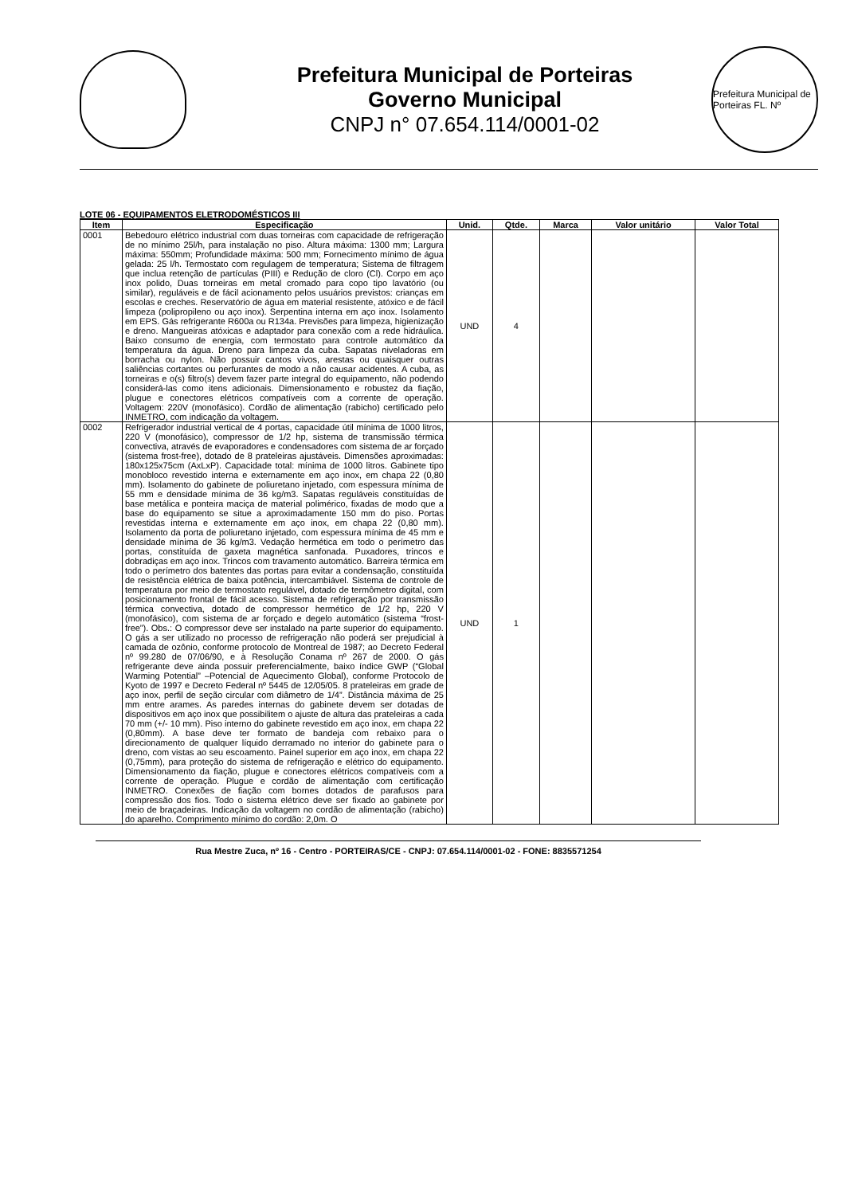Prefeitura Municipal de Porteiras
Governo Municipal
CNPJ n° 07.654.114/0001-02
Prefeitura Municipal de Porteiras FL. Nº
LOTE 06 - EQUIPAMENTOS ELETRODOMÉSTICOS III
| Item | Especificação | Unid. | Qtde. | Marca | Valor unitário | Valor Total |
| --- | --- | --- | --- | --- | --- | --- |
| 0001 | Bebedouro elétrico industrial com duas torneiras com capacidade de refrigeração de no mínimo 25l/h, para instalação no piso. Altura máxima: 1300 mm; Largura máxima: 550mm; Profundidade máxima: 500 mm; Fornecimento mínimo de água gelada: 25 l/h. Termostato com regulagem de temperatura; Sistema de filtragem que inclua retenção de partículas (PIII) e Redução de cloro (Cl). Corpo em aço inox polido, Duas torneiras em metal cromado para copo tipo lavatório (ou similar), reguláveis e de fácil acionamento pelos usuários previstos: crianças em escolas e creches. Reservatório de água em material resistente, atóxico e de fácil limpeza (polipropileno ou aço inox). Serpentina interna em aço inox. Isolamento em EPS. Gás refrigerante R600a ou R134a. Previsões para limpeza, higienização e dreno. Mangueiras atóxicas e adaptador para conexão com a rede hidráulica. Baixo consumo de energia, com termostato para controle automático da temperatura da água. Dreno para limpeza da cuba. Sapatas niveladoras em borracha ou nylon. Não possuir cantos vivos, arestas ou quaisquer outras saliências cortantes ou perfurantes de modo a não causar acidentes. A cuba, as torneiras e o(s) filtro(s) devem fazer parte integral do equipamento, não podendo considerá-las como itens adicionais. Dimensionamento e robustez da fiação, plugue e conectores elétricos compatíveis com a corrente de operação. Voltagem: 220V (monofásico). Cordão de alimentação (rabicho) certificado pelo INMETRO, com indicação da voltagem. | UND | 4 | | | |
| 0002 | Refrigerador industrial vertical de 4 portas, capacidade útil mínima de 1000 litros, 220 V (monofásico), compressor de 1/2 hp, sistema de transmissão térmica convectiva, através de evaporadores e condensadores com sistema de ar forçado (sistema frost-free), dotado de 8 prateleiras ajustáveis. Dimensões aproximadas: 180x125x75cm (AxLxP). Capacidade total: mínima de 1000 litros. Gabinete tipo monobloco revestido interna e externamente em aço inox, em chapa 22 (0,80 mm). Isolamento do gabinete de poliuretano injetado, com espessura mínima de 55 mm e densidade mínima de 36 kg/m3. Sapatas reguláveis constituídas de base metálica e ponteira maciça de material polimérico, fixadas de modo que a base do equipamento se situe a aproximadamente 150 mm do piso. Portas revestidas interna e externamente em aço inox, em chapa 22 (0,80 mm). Isolamento da porta de poliuretano injetado, com espessura mínima de 45 mm e densidade mínima de 36 kg/m3. Vedação hermética em todo o perímetro das portas, constituída de gaxeta magnética sanfonada. Puxadores, trincos e dobradiças em aço inox. Trincos com travamento automático. Barreira térmica em todo o perímetro dos batentes das portas para evitar a condensação, constituída de resistência elétrica de baixa potência, intercambiável. Sistema de controle de temperatura por meio de termostato regulável, dotado de termômetro digital, com posicionamento frontal de fácil acesso. Sistema de refrigeração por transmissão térmica convectiva, dotado de compressor hermético de 1/2 hp, 220 V (monofásico), com sistema de ar forçado e degelo automático (sistema “frost-free”). Obs.: O compressor deve ser instalado na parte superior do equipamento. O gás a ser utilizado no processo de refrigeração não poderá ser prejudicial à camada de ozônio, conforme protocolo de Montreal de 1987; ao Decreto Federal nº 99.280 de 07/06/90, e à Resolução Conama nº 267 de 2000. O gás refrigerante deve ainda possuir preferencialmente, baixo índice GWP (“Global Warming Potential” –Potencial de Aquecimento Global), conforme Protocolo de Kyoto de 1997 e Decreto Federal nº 5445 de 12/05/05. 8 prateleiras em grade de aço inox, perfil de seção circular com diâmetro de 1/4”. Distância máxima de 25 mm entre arames. As paredes internas do gabinete devem ser dotadas de dispositivos em aço inox que possibilitem o ajuste de altura das prateleiras a cada 70 mm (+/- 10 mm). Piso interno do gabinete revestido em aço inox, em chapa 22 (0,80mm). A base deve ter formato de bandeja com rebaixo para o direcionamento de qualquer líquido derramado no interior do gabinete para o dreno, com vistas ao seu escoamento. Painel superior em aço inox, em chapa 22 (0,75mm), para proteção do sistema de refrigeração e elétrico do equipamento. Dimensionamento da fiação, plugue e conectores elétricos compatíveis com a corrente de operação. Plugue e cordão de alimentação com certificação INMETRO. Conexões de fiação com bornes dotados de parafusos para compressão dos fios. Todo o sistema elétrico deve ser fixado ao gabinete por meio de braçadeiras. Indicação da voltagem no cordão de alimentação (rabicho) do aparelho. Comprimento mínimo do cordão: 2,0m. O | UND | 1 | | | |
Rua Mestre Zuca, nº 16 - Centro - PORTEIRAS/CE - CNPJ: 07.654.114/0001-02 - FONE: 8835571254